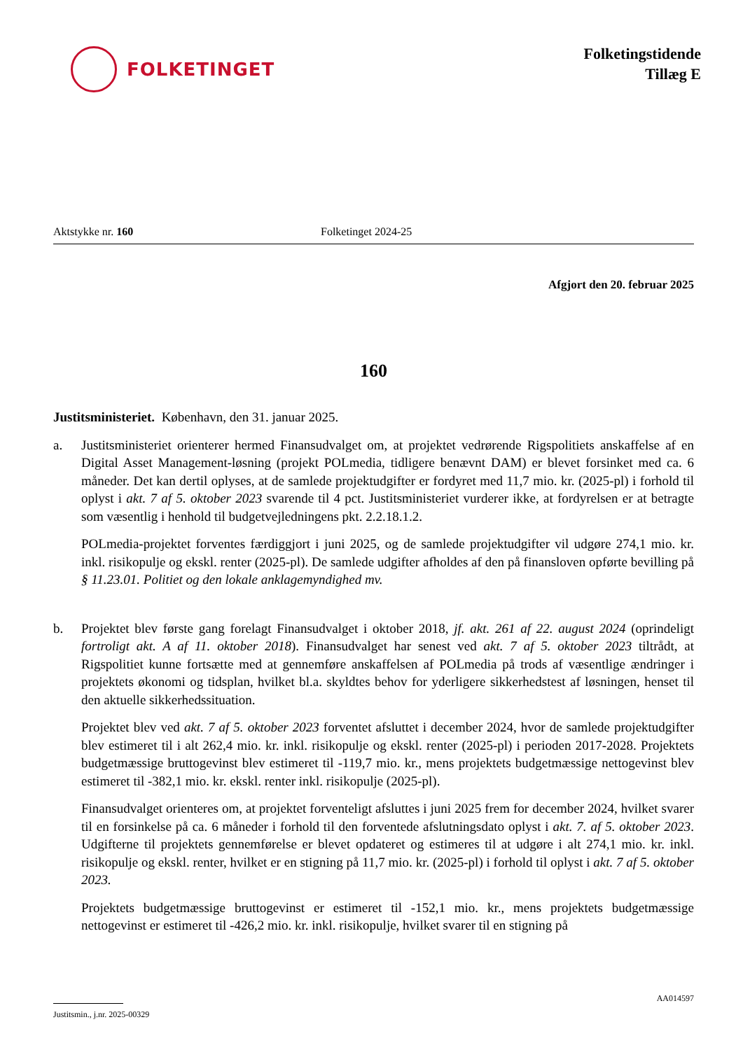FOLKETINGET
Folketingstidende
Tillæg E
Aktstykke nr. 160 Folketinget 2024-25
Afgjort den 20. februar 2025
160
Justitsministeriet. København, den 31. januar 2025.
a. Justitsministeriet orienterer hermed Finansudvalget om, at projektet vedrørende Rigspolitiets anskaffelse af en Digital Asset Management-løsning (projekt POLmedia, tidligere benævnt DAM) er blevet forsinket med ca. 6 måneder. Det kan dertil oplyses, at de samlede projektudgifter er fordyret med 11,7 mio. kr. (2025-pl) i forhold til oplyst i akt. 7 af 5. oktober 2023 svarende til 4 pct. Justitsministeriet vurderer ikke, at fordyrelsen er at betragte som væsentlig i henhold til budgetvejledningens pkt. 2.2.18.1.2.
POLmedia-projektet forventes færdiggjort i juni 2025, og de samlede projektudgifter vil udgøre 274,1 mio. kr. inkl. risikopulje og ekskl. renter (2025-pl). De samlede udgifter afholdes af den på finansloven opførte bevilling på § 11.23.01. Politiet og den lokale anklagemyndighed mv.
b. Projektet blev første gang forelagt Finansudvalget i oktober 2018, jf. akt. 261 af 22. august 2024 (oprindeligt fortroligt akt. A af 11. oktober 2018). Finansudvalget har senest ved akt. 7 af 5. oktober 2023 tiltrådt, at Rigspolitiet kunne fortsætte med at gennemføre anskaffelsen af POLmedia på trods af væsentlige ændringer i projektets økonomi og tidsplan, hvilket bl.a. skyldtes behov for yderligere sikkerhedstest af løsningen, henset til den aktuelle sikkerhedssituation.
Projektet blev ved akt. 7 af 5. oktober 2023 forventet afsluttet i december 2024, hvor de samlede projektudgifter blev estimeret til i alt 262,4 mio. kr. inkl. risikopulje og ekskl. renter (2025-pl) i perioden 2017-2028. Projektets budgetmæssige bruttogevinst blev estimeret til -119,7 mio. kr., mens projektets budgetmæssige nettogevinst blev estimeret til -382,1 mio. kr. ekskl. renter inkl. risikopulje (2025-pl).
Finansudvalget orienteres om, at projektet forventeligt afsluttes i juni 2025 frem for december 2024, hvilket svarer til en forsinkelse på ca. 6 måneder i forhold til den forventede afslutningsdato oplyst i akt. 7. af 5. oktober 2023. Udgifterne til projektets gennemførelse er blevet opdateret og estimeres til at udgøre i alt 274,1 mio. kr. inkl. risikopulje og ekskl. renter, hvilket er en stigning på 11,7 mio. kr. (2025-pl) i forhold til oplyst i akt. 7 af 5. oktober 2023.
Projektets budgetmæssige bruttogevinst er estimeret til -152,1 mio. kr., mens projektets budgetmæssige nettogevinst er estimeret til -426,2 mio. kr. inkl. risikopulje, hvilket svarer til en stigning på
Justitsmin., j.nr. 2025-00329
AA014597